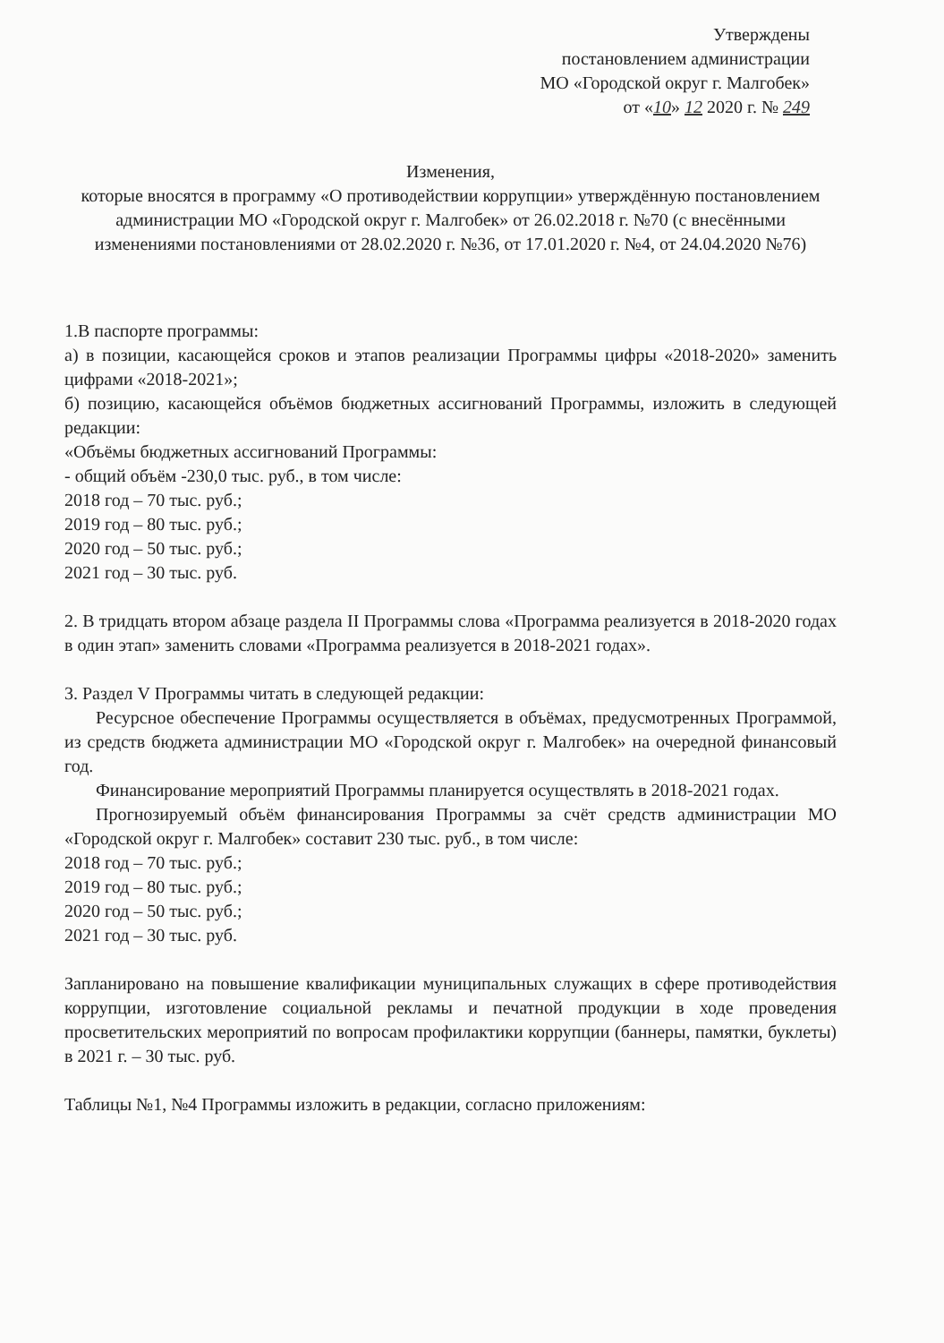Утверждены
постановлением администрации
МО «Городской округ г. Малгобек»
от «10» 12 2020 г. № 249
Изменения,
которые вносятся в программу «О противодействии коррупции» утверждённую постановлением администрации МО «Городской округ г. Малгобек» от 26.02.2018 г. №70 (с внесёнными изменениями постановлениями от 28.02.2020 г. №36, от 17.01.2020 г. №4, от 24.04.2020 №76)
1.В паспорте программы:
а) в позиции, касающейся сроков и этапов реализации Программы цифры «2018-2020» заменить цифрами «2018-2021»;
б) позицию, касающейся объёмов бюджетных ассигнований Программы, изложить в следующей редакции:
«Объёмы бюджетных ассигнований Программы:
- общий объём -230,0 тыс. руб., в том числе:
2018 год – 70 тыс. руб.;
2019 год – 80 тыс. руб.;
2020 год – 50 тыс. руб.;
2021 год – 30 тыс. руб.
2. В тридцать втором абзаце раздела II Программы слова «Программа реализуется в 2018-2020 годах в один этап» заменить словами «Программа реализуется в 2018-2021 годах».
3. Раздел V Программы читать в следующей редакции:
Ресурсное обеспечение Программы осуществляется в объёмах, предусмотренных Программой, из средств бюджета администрации МО «Городской округ г. Малгобек» на очередной финансовый год.
Финансирование мероприятий Программы планируется осуществлять в 2018-2021 годах.
Прогнозируемый объём финансирования Программы за счёт средств администрации МО «Городской округ г. Малгобек» составит 230 тыс. руб., в том числе:
2018 год – 70 тыс. руб.;
2019 год – 80 тыс. руб.;
2020 год – 50 тыс. руб.;
2021 год – 30 тыс. руб.
Запланировано на повышение квалификации муниципальных служащих в сфере противодействия коррупции, изготовление социальной рекламы и печатной продукции в ходе проведения просветительских мероприятий по вопросам профилактики коррупции (баннеры, памятки, буклеты) в 2021 г. – 30 тыс. руб.
Таблицы №1, №4 Программы изложить в редакции, согласно приложениям: